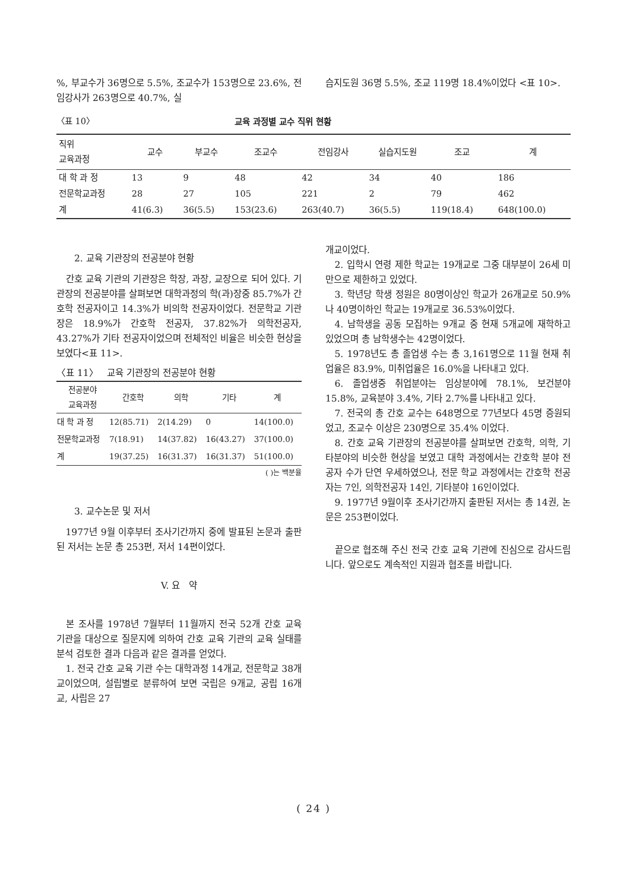%, 부교수가 36명으로 5.5%, 조교수가 153명으로 23.6%, 전임강사가 263명으로 40.7%, 실
습지도원 36명 5.5%, 조교 119명 18.4%이었다 <표 10>.
〈표 10〉 교육 과정별 교수 직위 현황
| 직위 교육과정 | 교수 | 부교수 | 조교수 | 전임강사 | 실습지도원 | 조교 | 계 |
| --- | --- | --- | --- | --- | --- | --- | --- |
| 대 학 과 정 | 13 | 9 | 48 | 42 | 34 | 40 | 186 |
| 전문학교과정 | 28 | 27 | 105 | 221 | 2 | 79 | 462 |
| 계 | 41(6.3) | 36(5.5) | 153(23.6) | 263(40.7) | 36(5.5) | 119(18.4) | 648(100.0) |
2. 교육 기관장의 전공분야 현황
간호 교육 기관의 기관장은 학장, 과장, 교장으로 되어 있다. 기관장의 전공분야를 살펴보면 대학과정의 학(과)장중 85.7%가 간호학 전공자이고 14.3%가 비의학 전공자이었다. 전문학교 기관장은 18.9%가 간호학 전공자, 37.82%가 의학전공자, 43.27%가 기타 전공자이었으며 전체적인 비율은 비슷한 현상을 보였다<표 11>.
〈표 11〉 교육 기관장의 전공분야 현황
| 전공분야 교육과정 | 간호학 | 의학 | 기타 | 계 |
| --- | --- | --- | --- | --- |
| 대 학 과 정 | 12(85.71) | 2(14.29) | 0 | 14(100.0) |
| 전문학교과정 | 7(18.91) | 14(37.82) | 16(43.27) | 37(100.0) |
| 계 | 19(37.25) | 16(31.37) | 16(31.37) | 51(100.0) |
( )는 백분율
3. 교수논문 및 저서
1977년 9월 이후부터 조사기간까지 중에 발표된 논문과 출판된 저서는 논문 총 253편, 저서 14편이었다.
V. 요 약
본 조사를 1978년 7월부터 11월까지 전국 52개 간호 교육 기관을 대상으로 질문지에 의하여 간호 교육 기관의 교육 실태를 분석 검토한 결과 다음과 같은 결과를 얻었다.
1. 전국 간호 교육 기관 수는 대학과정 14개교, 전문학교 38개교이었으며, 설립별로 분류하여 보면 국립은 9개교, 공립 16개교, 사립은 27
개교이었다.
2. 입학시 연령 제한 학교는 19개교로 그중 대부분이 26세 미만으로 제한하고 있었다.
3. 학년당 학생 정원은 80명이상인 학교가 26개교로 50.9%나 40명이하인 학교는 19개교로 36.53%이었다.
4. 남학생을 공동 모집하는 9개교 중 현재 5개교에 재학하고 있었으며 총 남학생수는 42명이었다.
5. 1978년도 총 졸업생 수는 총 3,161명으로 11월 현재 취업율은 83.9%, 미취업율은 16.0%을 나타내고 있다.
6. 졸업생중 취업분야는 임상분야에 78.1%, 보건분야 15.8%, 교육분야 3.4%, 기타 2.7%를 나타내고 있다.
7. 전국의 총 간호 교수는 648명으로 77년보다 45명 증원되었고, 조교수 이상은 230명으로 35.4% 이었다.
8. 간호 교육 기관장의 전공분야를 살펴보면 간호학, 의학, 기타분야의 비슷한 현상을 보였고 대학 과정에서는 간호학 분야 전공자 수가 단연 우세하였으나, 전문 학교 과정에서는 간호학 전공자는 7인, 의학전공자 14인, 기타분야 16인이었다.
9. 1977년 9월이후 조사기간까지 출판된 저서는 총 14권, 논문은 253편이었다.
끝으로 협조해 주신 전국 간호 교육 기관에 진심으로 감사드립니다. 앞으로도 계속적인 지원과 협조를 바랍니다.
( 24 )